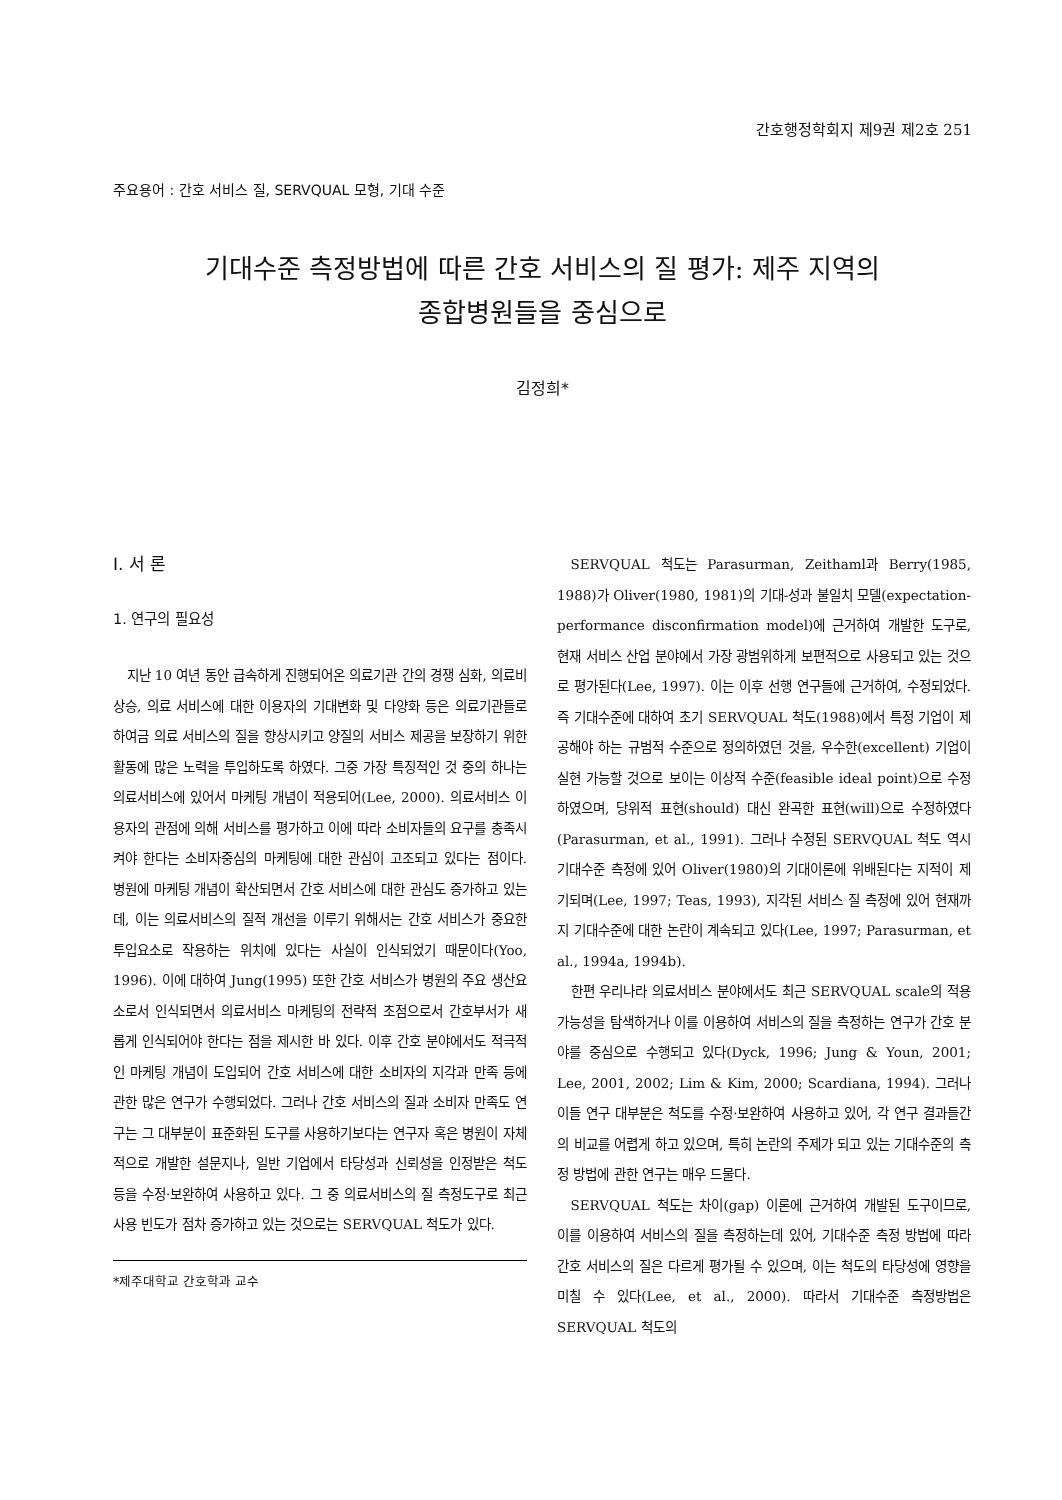간호행정학회지 제9권 제2호 251
주요용어 : 간호 서비스 질, SERVQUAL 모형, 기대 수준
기대수준 측정방법에 따른 간호 서비스의 질 평가: 제주 지역의
종합병원들을 중심으로
김정희*
Ⅰ. 서 론
1. 연구의 필요성
지난 10 여년 동안 급속하게 진행되어온 의료기관 간의 경쟁 심화, 의료비 상승, 의료 서비스에 대한 이용자의 기대변화 및 다양화 등은 의료기관들로 하여금 의료 서비스의 질을 향상시키고 양질의 서비스 제공을 보장하기 위한 활동에 많은 노력을 투입하도록 하였다. 그중 가장 특징적인 것 중의 하나는 의료서비스에 있어서 마케팅 개념이 적용되어(Lee, 2000). 의료서비스 이용자의 관점에 의해 서비스를 평가하고 이에 따라 소비자들의 요구를 충족시켜야 한다는 소비자중심의 마케팅에 대한 관심이 고조되고 있다는 점이다. 병원에 마케팅 개념이 확산되면서 간호 서비스에 대한 관심도 증가하고 있는데, 이는 의료서비스의 질적 개선을 이루기 위해서는 간호 서비스가 중요한 투입요소로 작용하는 위치에 있다는 사실이 인식되었기 때문이다(Yoo, 1996). 이에 대하여 Jung(1995) 또한 간호 서비스가 병원의 주요 생산요소로서 인식되면서 의료서비스 마케팅의 전략적 초점으로서 간호부서가 새롭게 인식되어야 한다는 점을 제시한 바 있다. 이후 간호 분야에서도 적극적인 마케팅 개념이 도입되어 간호 서비스에 대한 소비자의 지각과 만족 등에 관한 많은 연구가 수행되었다. 그러나 간호 서비스의 질과 소비자 만족도 연구는 그 대부분이 표준화된 도구를 사용하기보다는 연구자 혹은 병원이 자체적으로 개발한 설문지나, 일반 기업에서 타당성과 신뢰성을 인정받은 척도 등을 수정·보완하여 사용하고 있다. 그 중 의료서비스의 질 측정도구로 최근 사용 빈도가 점차 증가하고 있는 것으로는 SERVQUAL 척도가 있다.
*제주대학교 간호학과 교수
SERVQUAL 척도는 Parasurman, Zeithaml과 Berry(1985, 1988)가 Oliver(1980, 1981)의 기대-성과 불일치 모델(expectation-performance disconfirmation model)에 근거하여 개발한 도구로, 현재 서비스 산업 분야에서 가장 광범위하게 보편적으로 사용되고 있는 것으로 평가된다(Lee, 1997). 이는 이후 선행 연구들에 근거하여, 수정되었다. 즉 기대수준에 대하여 초기 SERVQUAL 척도(1988)에서 특정 기업이 제공해야 하는 규범적 수준으로 정의하였던 것을, 우수한(excellent) 기업이 실현 가능할 것으로 보이는 이상적 수준(feasible ideal point)으로 수정하였으며, 당위적 표현(should) 대신 완곡한 표현(will)으로 수정하였다(Parasurman, et al., 1991). 그러나 수정된 SERVQUAL 척도 역시 기대수준 측정에 있어 Oliver(1980)의 기대이론에 위배된다는 지적이 제기되며(Lee, 1997; Teas, 1993), 지각된 서비스 질 측정에 있어 현재까지 기대수준에 대한 논란이 계속되고 있다(Lee, 1997; Parasurman, et al., 1994a, 1994b).
한편 우리나라 의료서비스 분야에서도 최근 SERVQUAL scale의 적용 가능성을 탐색하거나 이를 이용하여 서비스의 질을 측정하는 연구가 간호 분야를 중심으로 수행되고 있다(Dyck, 1996; Jung & Youn, 2001; Lee, 2001, 2002; Lim & Kim, 2000; Scardiana, 1994). 그러나 이들 연구 대부분은 척도를 수정·보완하여 사용하고 있어, 각 연구 결과들간의 비교를 어렵게 하고 있으며, 특히 논란의 주제가 되고 있는 기대수준의 측정 방법에 관한 연구는 매우 드물다.
SERVQUAL 척도는 차이(gap) 이론에 근거하여 개발된 도구이므로, 이를 이용하여 서비스의 질을 측정하는데 있어, 기대수준 측정 방법에 따라 간호 서비스의 질은 다르게 평가될 수 있으며, 이는 척도의 타당성에 영향을 미칠 수 있다(Lee, et al., 2000). 따라서 기대수준 측정방법은 SERVQUAL 척도의